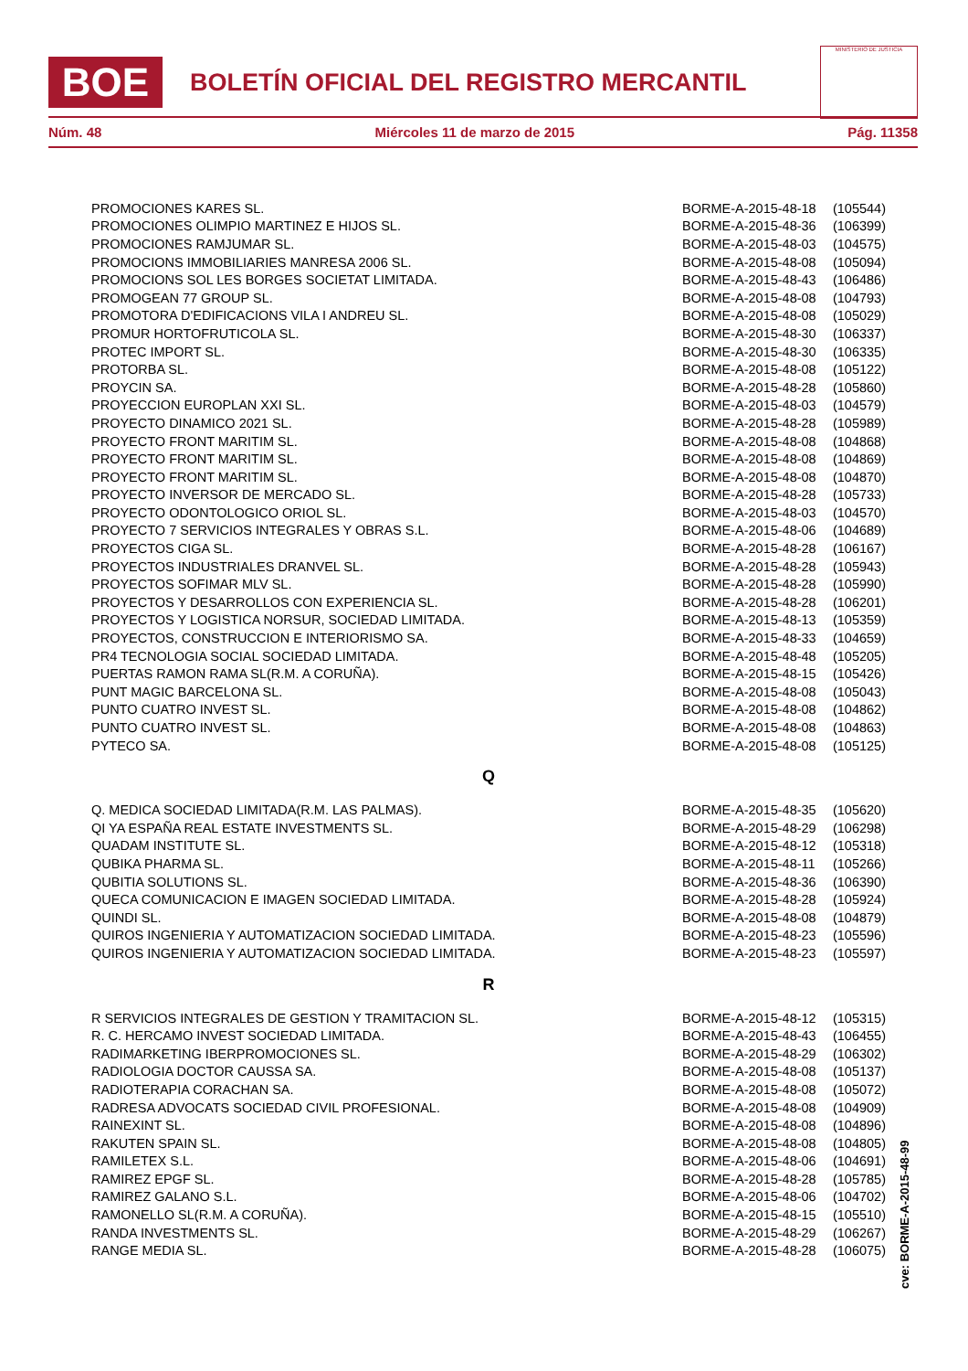BOE
BOLETÍN OFICIAL DEL REGISTRO MERCANTIL
MINISTERIO DE JUSTICIA
Núm. 48 Miércoles 11 de marzo de 2015 Pág. 11358
| PROMOCIONES KARES SL. | BORME-A-2015-48-18 | (105544) |
| PROMOCIONES OLIMPIO MARTINEZ E HIJOS SL. | BORME-A-2015-48-36 | (106399) |
| PROMOCIONES RAMJUMAR SL. | BORME-A-2015-48-03 | (104575) |
| PROMOCIONS IMMOBILIARIES MANRESA 2006 SL. | BORME-A-2015-48-08 | (105094) |
| PROMOCIONS SOL LES BORGES SOCIETAT LIMITADA. | BORME-A-2015-48-43 | (106486) |
| PROMOGEAN 77 GROUP SL. | BORME-A-2015-48-08 | (104793) |
| PROMOTORA D'EDIFICACIONS VILA I ANDREU SL. | BORME-A-2015-48-08 | (105029) |
| PROMUR HORTOFRUTICOLA SL. | BORME-A-2015-48-30 | (106337) |
| PROTEC IMPORT SL. | BORME-A-2015-48-30 | (106335) |
| PROTORBA SL. | BORME-A-2015-48-08 | (105122) |
| PROYCIN SA. | BORME-A-2015-48-28 | (105860) |
| PROYECCION EUROPLAN XXI SL. | BORME-A-2015-48-03 | (104579) |
| PROYECTO DINAMICO 2021 SL. | BORME-A-2015-48-28 | (105989) |
| PROYECTO FRONT MARITIM SL. | BORME-A-2015-48-08 | (104868) |
| PROYECTO FRONT MARITIM SL. | BORME-A-2015-48-08 | (104869) |
| PROYECTO FRONT MARITIM SL. | BORME-A-2015-48-08 | (104870) |
| PROYECTO INVERSOR DE MERCADO SL. | BORME-A-2015-48-28 | (105733) |
| PROYECTO ODONTOLOGICO ORIOL SL. | BORME-A-2015-48-03 | (104570) |
| PROYECTO 7 SERVICIOS INTEGRALES Y OBRAS S.L. | BORME-A-2015-48-06 | (104689) |
| PROYECTOS CIGA SL. | BORME-A-2015-48-28 | (106167) |
| PROYECTOS INDUSTRIALES DRANVEL SL. | BORME-A-2015-48-28 | (105943) |
| PROYECTOS SOFIMAR MLV SL. | BORME-A-2015-48-28 | (105990) |
| PROYECTOS Y DESARROLLOS CON EXPERIENCIA SL. | BORME-A-2015-48-28 | (106201) |
| PROYECTOS Y LOGISTICA NORSUR, SOCIEDAD LIMITADA. | BORME-A-2015-48-13 | (105359) |
| PROYECTOS, CONSTRUCCION E INTERIORISMO SA. | BORME-A-2015-48-33 | (104659) |
| PR4 TECNOLOGIA SOCIAL SOCIEDAD LIMITADA. | BORME-A-2015-48-48 | (105205) |
| PUERTAS RAMON RAMA SL(R.M. A CORUÑA). | BORME-A-2015-48-15 | (105426) |
| PUNT MAGIC BARCELONA SL. | BORME-A-2015-48-08 | (105043) |
| PUNTO CUATRO INVEST SL. | BORME-A-2015-48-08 | (104862) |
| PUNTO CUATRO INVEST SL. | BORME-A-2015-48-08 | (104863) |
| PYTECO SA. | BORME-A-2015-48-08 | (105125) |
Q
| Q. MEDICA SOCIEDAD LIMITADA(R.M. LAS PALMAS). | BORME-A-2015-48-35 | (105620) |
| QI YA ESPAÑA REAL ESTATE INVESTMENTS SL. | BORME-A-2015-48-29 | (106298) |
| QUADAM INSTITUTE SL. | BORME-A-2015-48-12 | (105318) |
| QUBIKA PHARMA SL. | BORME-A-2015-48-11 | (105266) |
| QUBITIA SOLUTIONS SL. | BORME-A-2015-48-36 | (106390) |
| QUECA COMUNICACION E IMAGEN SOCIEDAD LIMITADA. | BORME-A-2015-48-28 | (105924) |
| QUINDI SL. | BORME-A-2015-48-08 | (104879) |
| QUIROS INGENIERIA Y AUTOMATIZACION SOCIEDAD LIMITADA. | BORME-A-2015-48-23 | (105596) |
| QUIROS INGENIERIA Y AUTOMATIZACION SOCIEDAD LIMITADA. | BORME-A-2015-48-23 | (105597) |
R
| R SERVICIOS INTEGRALES DE GESTION Y TRAMITACION SL. | BORME-A-2015-48-12 | (105315) |
| R. C. HERCAMO INVEST SOCIEDAD LIMITADA. | BORME-A-2015-48-43 | (106455) |
| RADIMARKETING IBERPROMOCIONES SL. | BORME-A-2015-48-29 | (106302) |
| RADIOLOGIA DOCTOR CAUSSA SA. | BORME-A-2015-48-08 | (105137) |
| RADIOTERAPIA CORACHAN SA. | BORME-A-2015-48-08 | (105072) |
| RADRESA ADVOCATS SOCIEDAD CIVIL PROFESIONAL. | BORME-A-2015-48-08 | (104909) |
| RAINEXINT SL. | BORME-A-2015-48-08 | (104896) |
| RAKUTEN SPAIN SL. | BORME-A-2015-48-08 | (104805) |
| RAMILETEX S.L. | BORME-A-2015-48-06 | (104691) |
| RAMIREZ EPGF SL. | BORME-A-2015-48-28 | (105785) |
| RAMIREZ GALANO S.L. | BORME-A-2015-48-06 | (104702) |
| RAMONELLO SL(R.M. A CORUÑA). | BORME-A-2015-48-15 | (105510) |
| RANDA INVESTMENTS SL. | BORME-A-2015-48-29 | (106267) |
| RANGE MEDIA SL. | BORME-A-2015-48-28 | (106075) |
cve: BORME-A-2015-48-99